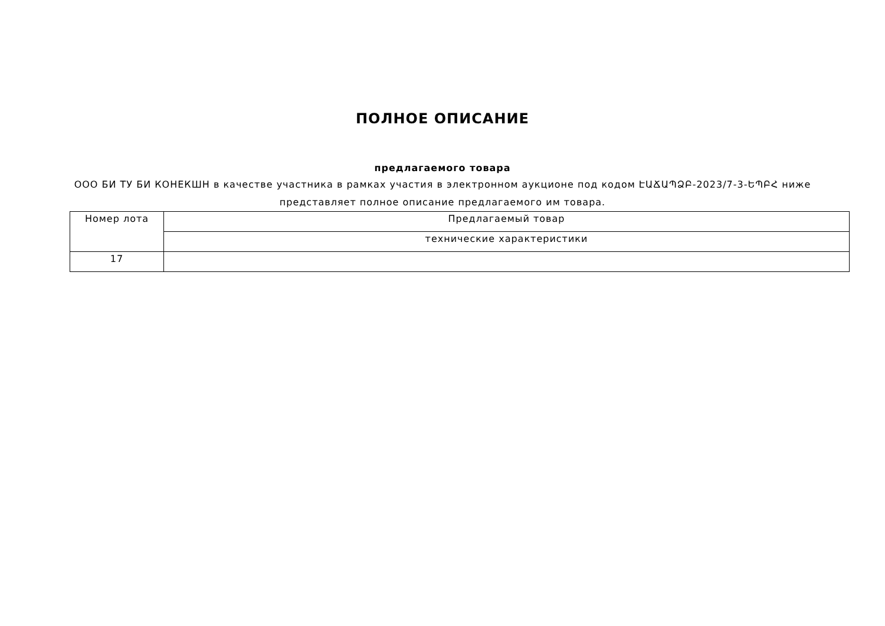ПОЛНОЕ ОПИСАНИЕ
предлагаемого товара
ООО БИ ТУ БИ КОНЕКШН в качестве участника в рамках участия в электронном аукционе под кодом ԷԱՃԱՊՁԲ-2023/7-3-ԵՊԲՀ ниже представляет полное описание предлагаемого им товара.
| Номер лота | Предлагаемый товар |
| --- | --- |
| | технические характеристики |
| 17 | |